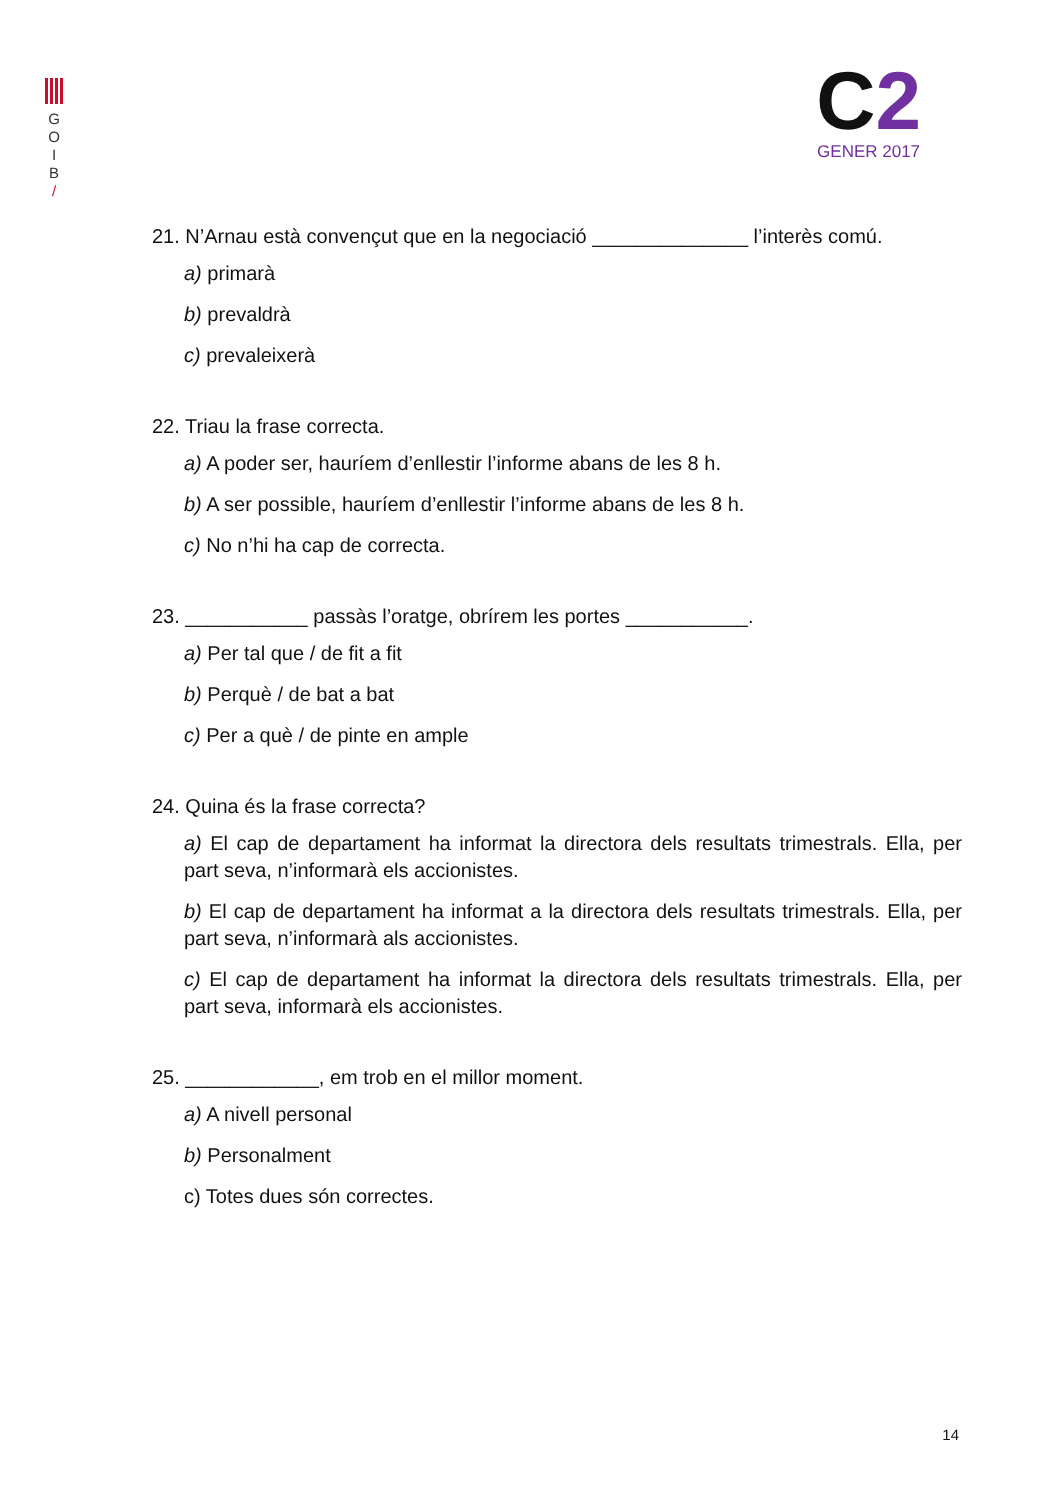G
O
I
B
/
C2
GENER 2017
21. N’Arnau està convençut que en la negociació ______________ l’interès comú.
a) primarà
b) prevaldrà
c) prevaleixerà
22. Triau la frase correcta.
a) A poder ser, hauríem d’enllestir l’informe abans de les 8 h.
b) A ser possible, hauríem d’enllestir l’informe abans de les 8 h.
c) No n’hi ha cap de correcta.
23. ___________ passàs l’oratge, obrírem les portes ___________.
a) Per tal que / de fit a fit
b) Perquè / de bat a bat
c) Per a què / de pinte en ample
24. Quina és la frase correcta?
a) El cap de departament ha informat la directora dels resultats trimestrals. Ella, per part seva, n’informarà els accionistes.
b) El cap de departament ha informat a la directora dels resultats trimestrals. Ella, per part seva, n’informarà als accionistes.
c) El cap de departament ha informat la directora dels resultats trimestrals. Ella, per part seva, informarà els accionistes.
25. ____________, em trob en el millor moment.
a) A nivell personal
b) Personalment
c) Totes dues són correctes.
14